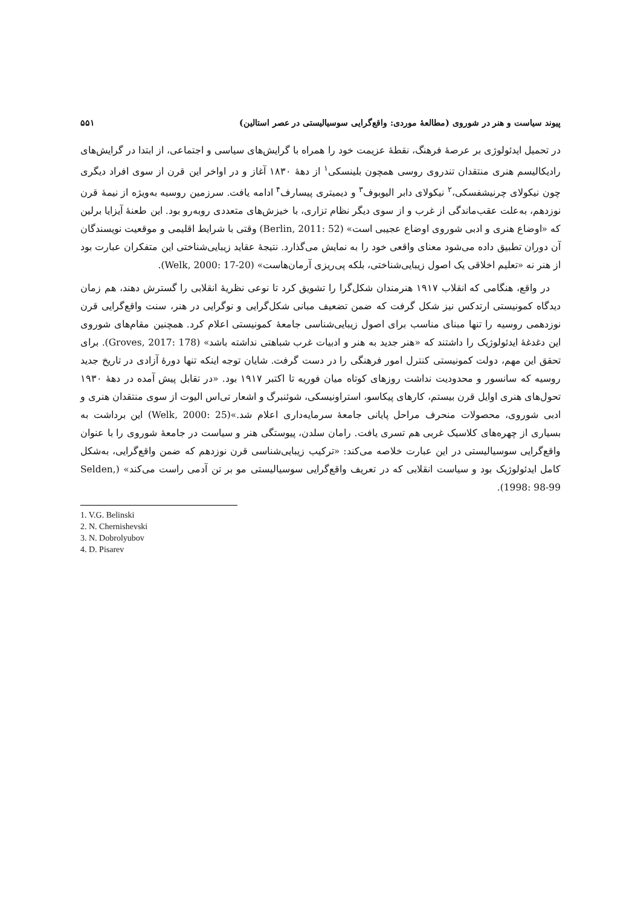پیوند سیاست و هنر در شوروی (مطالعهٔ موردی: واقع‌گرایی سوسیالیستی در عصر استالین) ۵۵۱
در تحمیل ایدئولوژی بر عرصهٔ فرهنگ، نقطهٔ عزیمت خود را همراه با گرایش‌های سیاسی و اجتماعی، از ابتدا در گرایش‌های رادیکالیسم هنری منتقدان تندروی روسی همچون بلینسکی<sup>۱</sup> از دههٔ ۱۸۳۰ آغاز و در اواخر این قرن از سوی افراد دیگری چون نیکولای چرنیشفسکی،<sup>۲</sup> نیکولای دابر الیوبوف<sup>۳</sup> و دیمیتری پیسارف<sup>۴</sup> ادامه یافت. سرزمین روسیه به‌ویژه از نیمهٔ قرن نوزدهم، به‌علت عقب‌ماندگی از غرب و از سوی دیگر نظام تزاری، با خیزش‌های متعددی روبه‌رو بود. این طعنهٔ آیزایا برلین که «اوضاع هنری و ادبی شوروی اوضاع عجیبی است» (Berlin, 2011: 52) وقتی با شرایط اقلیمی و موقعیت نویسندگان آن دوران تطبیق داده می‌شود معنای واقعی خود را به نمایش می‌گذارد. نتیجهٔ عقاید زیبایی‌شناختی این متفکران عبارت بود از هنر نه «تعلیم اخلاقی یک اصول زیبایی‌شناختی، بلکه پی‌ریزی آرمان‌هاست» (Welk, 2000: 17-20).
در واقع، هنگامی که انقلاب ۱۹۱۷ هنرمندان شکل‌گرا را تشویق کرد تا نوعی نظریهٔ انقلابی را گسترش دهند، هم زمان دیدگاه کمونیستی ارتدکس نیز شکل گرفت که ضمن تضعیف مبانی شکل‌گرایی و نوگرایی در هنر، سنت واقع‌گرایی قرن نوزدهمی روسیه را تنها مبنای مناسب برای اصول زیبایی‌شناسی جامعهٔ کمونیستی اعلام کرد. همچنین مقام‌های شوروی این دغدغهٔ ایدئولوژیک را داشتند که «هنر جدید به هنر و ادبیات غرب شباهتی نداشته باشد» (Groves, 2017: 178). برای تحقق این مهم، دولت کمونیستی کنترل امور فرهنگی را در دست گرفت. شایان توجه اینکه تنها دورهٔ آزادی در تاریخ جدید روسیه که سانسور و محدودیت نداشت روزهای کوتاه میان فوریه تا اکتبر ۱۹۱۷ بود. «در تقابل پیش آمده در دههٔ ۱۹۳۰ تحول‌های هنری اوایل قرن بیستم، کارهای پیکاسو، استراونیسکی، شوئنبرگ و اشعار تی‌اس الیوت از سوی منتقدان هنری و ادبی شوروی، محصولات منحرف مراحل پایانی جامعهٔ سرمایه‌داری اعلام شد.»(Welk, 2000: 25) این برداشت به بسیاری از چهره‌های کلاسیک غربی هم تسری یافت. رامان سلدن، پیوستگی هنر و سیاست در جامعهٔ شوروی را با عنوان واقع‌گرایی سوسیالیستی در این عبارت خلاصه می‌کند: «ترکیب زیبایی‌شناسی قرن نوزدهم که ضمن واقع‌گرایی، به‌شکل کامل ایدئولوژیک بود و سیاست انقلابی که در تعریف واقع‌گرایی سوسیالیستی مو بر تن آدمی راست می‌کند» (Selden, 1998: 98-99).
1. V.G. Belinski
2. N. Chernishevski
3. N. Dobrolyubov
4. D. Pisarev